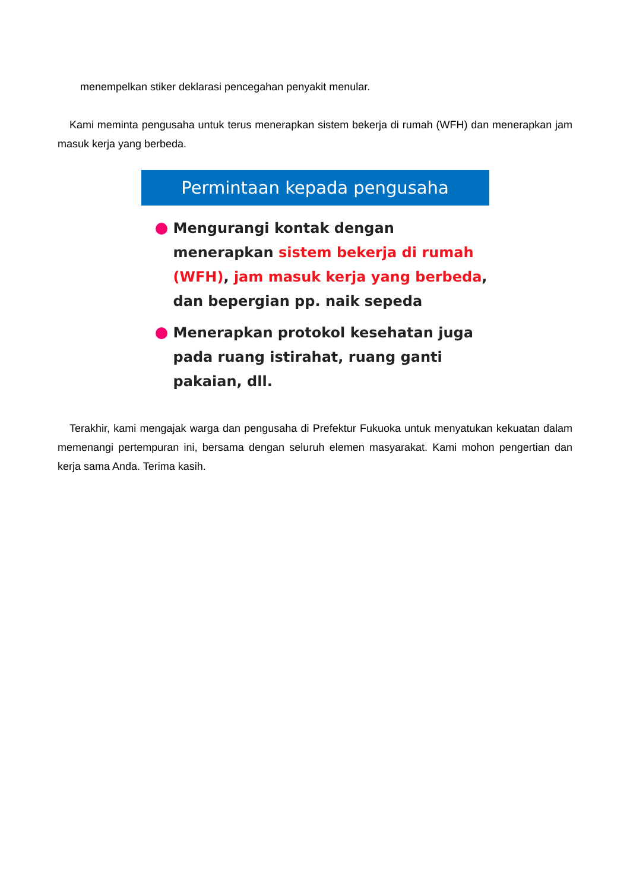menempelkan stiker deklarasi pencegahan penyakit menular.
Kami meminta pengusaha untuk terus menerapkan sistem bekerja di rumah (WFH) dan menerapkan jam masuk kerja yang berbeda.
Permintaan kepada pengusaha
Mengurangi kontak dengan menerapkan sistem bekerja di rumah (WFH), jam masuk kerja yang berbeda, dan bepergian pp. naik sepeda
Menerapkan protokol kesehatan juga pada ruang istirahat, ruang ganti pakaian, dll.
Terakhir, kami mengajak warga dan pengusaha di Prefektur Fukuoka untuk menyatukan kekuatan dalam memenangi pertempuran ini, bersama dengan seluruh elemen masyarakat. Kami mohon pengertian dan kerja sama Anda. Terima kasih.